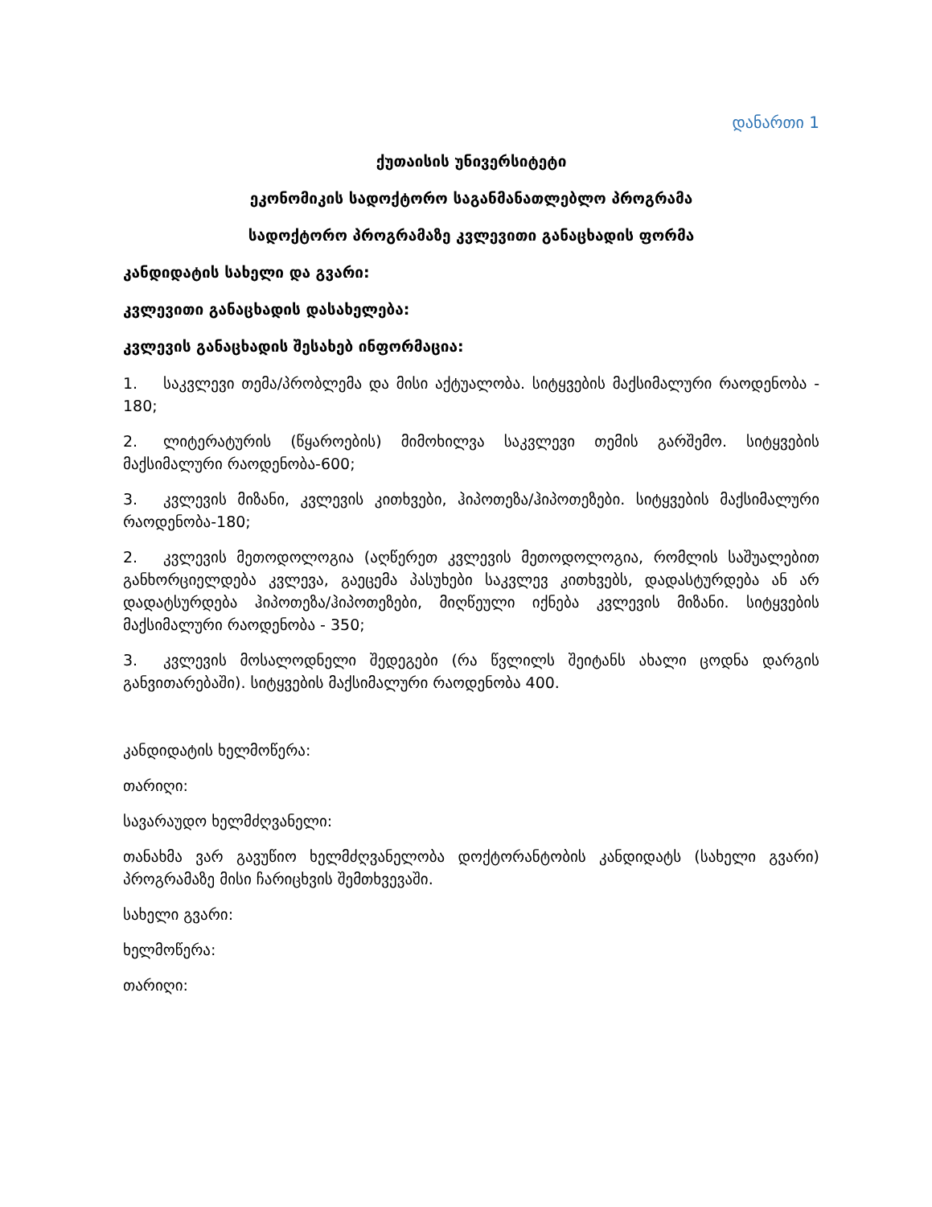დანართი 1
ქუთაისის უნივერსიტეტი
ეკონომიკის სადოქტორო საგანმანათლებლო პროგრამა
სადოქტორო პროგრამაზე კვლევითი განაცხადის ფორმა
კანდიდატის სახელი და გვარი:
კვლევითი განაცხადის დასახელება:
კვლევის განაცხადის შესახებ ინფორმაცია:
1. საკვლევი თემა/პრობლემა და მისი აქტუალობა. სიტყვების მაქსიმალური რაოდენობა - 180;
2. ლიტერატურის (წყაროების) მიმოხილვა საკვლევი თემის გარშემო. სიტყვების მაქსიმალური რაოდენობა-600;
3. კვლევის მიზანი, კვლევის კითხვები, ჰიპოთეზა/ჰიპოთეზები. სიტყვების მაქსიმალური რაოდენობა-180;
2. კვლევის მეთოდოლოგია (აღწერეთ კვლევის მეთოდოლოგია, რომლის საშუალებით განხორციელდება კვლევა, გაეცემა პასუხები საკვლევ კითხვებს, დადასტურდება ან არ დადატსურდება ჰიპოთეზა/ჰიპოთეზები, მიღწეული იქნება კვლევის მიზანი. სიტყვების მაქსიმალური რაოდენობა - 350;
3. კვლევის მოსალოდნელი შედეგები (რა წვლილს შეიტანს ახალი ცოდნა დარგის განვითარებაში). სიტყვების მაქსიმალური რაოდენობა 400.
კანდიდატის ხელმოწერა:
თარიღი:
სავარაუდო ხელმძღვანელი:
თანახმა ვარ გავუწიო ხელმძღვანელობა დოქტორანტობის კანდიდატს (სახელი გვარი) პროგრამაზე მისი ჩარიცხვის შემთხვევაში.
სახელი გვარი:
ხელმოწერა:
თარიღი: